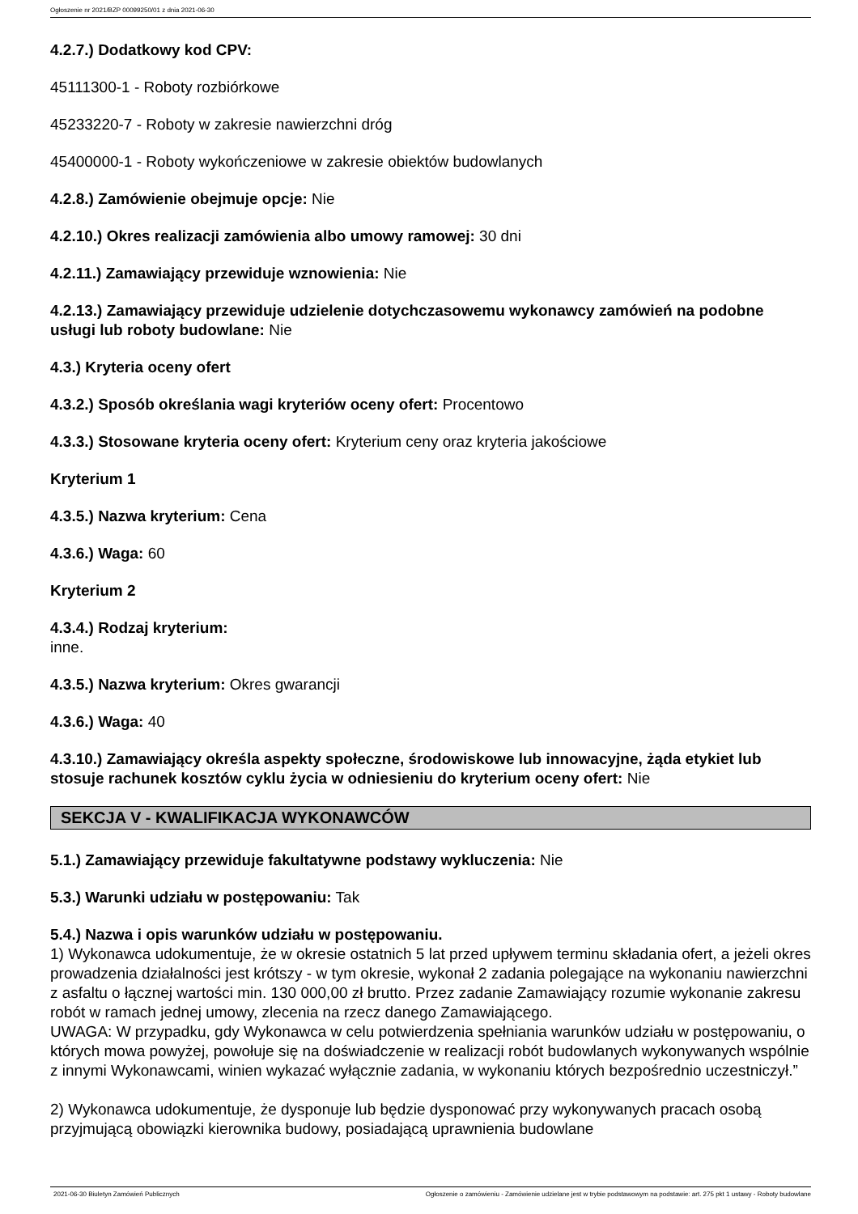Ogłoszenie nr 2021/BZP 00099250/01 z dnia 2021-06-30
4.2.7.) Dodatkowy kod CPV:
45111300-1 - Roboty rozbiórkowe
45233220-7 - Roboty w zakresie nawierzchni dróg
45400000-1 - Roboty wykończeniowe w zakresie obiektów budowlanych
4.2.8.) Zamówienie obejmuje opcje: Nie
4.2.10.) Okres realizacji zamówienia albo umowy ramowej: 30 dni
4.2.11.) Zamawiający przewiduje wznowienia: Nie
4.2.13.) Zamawiający przewiduje udzielenie dotychczasowemu wykonawcy zamówień na podobne usługi lub roboty budowlane: Nie
4.3.) Kryteria oceny ofert
4.3.2.) Sposób określania wagi kryteriów oceny ofert: Procentowo
4.3.3.) Stosowane kryteria oceny ofert: Kryterium ceny oraz kryteria jakościowe
Kryterium 1
4.3.5.) Nazwa kryterium: Cena
4.3.6.) Waga: 60
Kryterium 2
4.3.4.) Rodzaj kryterium:
inne.
4.3.5.) Nazwa kryterium: Okres gwarancji
4.3.6.) Waga: 40
4.3.10.) Zamawiający określa aspekty społeczne, środowiskowe lub innowacyjne, żąda etykiet lub stosuje rachunek kosztów cyklu życia w odniesieniu do kryterium oceny ofert: Nie
SEKCJA V - KWALIFIKACJA WYKONAWCÓW
5.1.) Zamawiający przewiduje fakultatywne podstawy wykluczenia: Nie
5.3.) Warunki udziału w postępowaniu: Tak
5.4.) Nazwa i opis warunków udziału w postępowaniu.
1) Wykonawca udokumentuje, że w okresie ostatnich 5 lat przed upływem terminu składania ofert, a jeżeli okres prowadzenia działalności jest krótszy - w tym okresie, wykonał 2 zadania polegające na wykonaniu nawierzchni z asfaltu o łącznej wartości min. 130 000,00 zł brutto. Przez zadanie Zamawiający rozumie wykonanie zakresu robót w ramach jednej umowy, zlecenia na rzecz danego Zamawiającego.
UWAGA: W przypadku, gdy Wykonawca w celu potwierdzenia spełniania warunków udziału w postępowaniu, o których mowa powyżej, powołuje się na doświadczenie w realizacji robót budowlanych wykonywanych wspólnie z innymi Wykonawcami, winien wykazać wyłącznie zadania, w wykonaniu których bezpośrednio uczestniczył.”
2) Wykonawca udokumentuje, że dysponuje lub będzie dysponować przy wykonywanych pracach osobą przyjmującą obowiązki kierownika budowy, posiadającą uprawnienia budowlane
2021-06-30 Biuletyn Zamówień Publicznych Ogłoszenie o zamówieniu - Zamówienie udzielane jest w trybie podstawowym na podstawie: art. 275 pkt 1 ustawy - Roboty budowlane